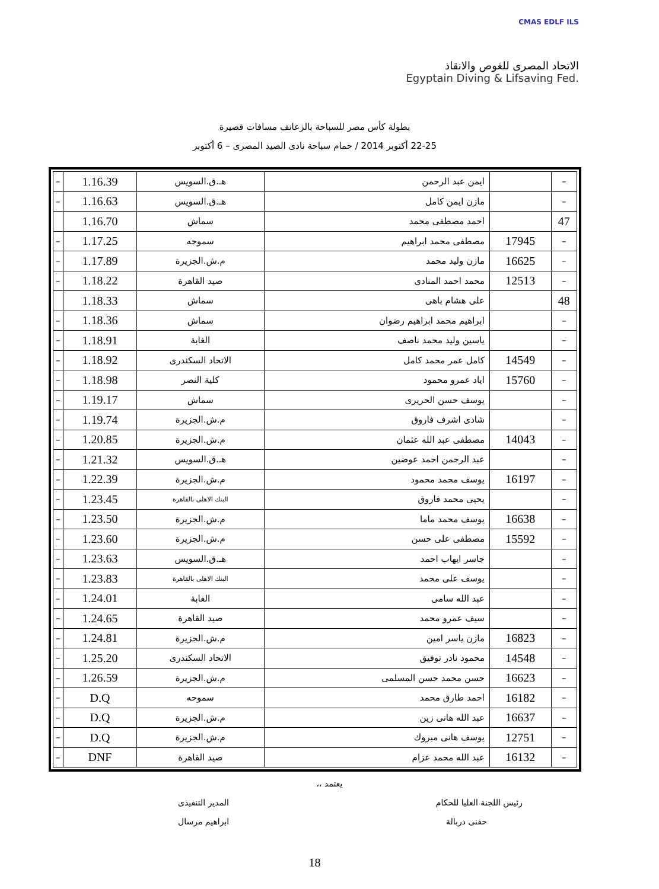CMAS EDLF ILS
الاتحاد المصرى للغوص والانقاذ
Egyptain Diving & Lifsaving Fed.
بطولة كأس مصر للسباحة بالزعانف مسافات قصيرة
22-25 أكتوبر 2014 / حمام سباحة نادى الصيد المصرى – 6 أكتوبر
| – | | ايمن عبد الرحمن | هـ.ق.السويس | 1.16.39 | – |
| – | | مازن ايمن كامل | هـ.ق.السويس | 1.16.63 | – |
| 47 | | احمد مصطفى محمد | سماش | 1.16.70 | |
| – | 17945 | مصطفى محمد ابراهيم | سموحه | 1.17.25 | – |
| – | 16625 | مازن وليد محمد | م.ش.الجزيرة | 1.17.89 | – |
| – | 12513 | محمد احمد المنادى | صيد القاهرة | 1.18.22 | – |
| 48 | | على هشام باهى | سماش | 1.18.33 | |
| – | | ابراهيم محمد ابراهيم رضوان | سماش | 1.18.36 | – |
| – | | ياسين وليد محمد ناصف | الغابة | 1.18.91 | – |
| – | 14549 | كامل عمر محمد كامل | الاتحاد السكندرى | 1.18.92 | – |
| – | 15760 | اياد عمرو محمود | كلية النصر | 1.18.98 | – |
| – | | يوسف حسن الحريرى | سماش | 1.19.17 | – |
| – | | شادى اشرف فاروق | م.ش.الجزيرة | 1.19.74 | – |
| – | 14043 | مصطفى عبد الله عثمان | م.ش.الجزيرة | 1.20.85 | – |
| – | | عبد الرحمن احمد عوضين | هـ.ق.السويس | 1.21.32 | – |
| – | 16197 | يوسف محمد محمود | م.ش.الجزيرة | 1.22.39 | – |
| – | | يحيى محمد فاروق | البنك الاهلى بالقاهرة | 1.23.45 | – |
| – | 16638 | يوسف محمد ماما | م.ش.الجزيرة | 1.23.50 | – |
| – | 15592 | مصطفى على حسن | م.ش.الجزيرة | 1.23.60 | – |
| – | | جاسر ايهاب احمد | هـ.ق.السويس | 1.23.63 | – |
| – | | يوسف على محمد | البنك الاهلى بالقاهرة | 1.23.83 | – |
| – | | عبد الله سامى | الغابة | 1.24.01 | – |
| – | | سيف عمرو محمد | صيد القاهرة | 1.24.65 | – |
| – | 16823 | مازن ياسر امين | م.ش.الجزيرة | 1.24.81 | – |
| – | 14548 | محمود نادر توفيق | الاتحاد السكندرى | 1.25.20 | – |
| – | 16623 | حسن محمد حسن المسلمى | م.ش.الجزيرة | 1.26.59 | – |
| – | 16182 | احمد طارق محمد | سموحه | D.Q | – |
| – | 16637 | عبد الله هانى زين | م.ش.الجزيرة | D.Q | – |
| – | 12751 | يوسف هانى مبروك | م.ش.الجزيرة | D.Q | – |
| – | 16132 | عبد الله محمد عزام | صيد القاهرة | DNF | – |
يعتمد ،،
رئيس اللجنة العليا للحكام المدير التنفيذى
حفنى دربالة ابراهيم مرسال
18